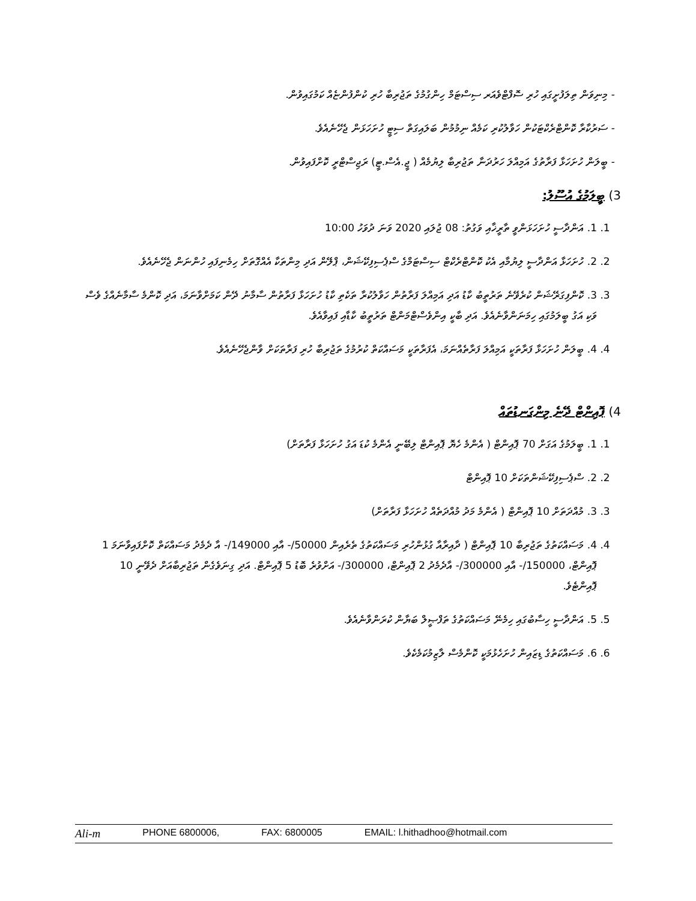- މިނިވަން ތިލަފުށީގައި ހުރި ސޮފްޓްވެއަރ ސިސްޓަމް ހިންގުމުގެ ތަޖުރިބާ ހުރި ކުންފުންޏެއް ކަމުގައިވުން.
- ސަރުކާރާ ކޮންޓްރެކްޓަކުން ހަވާލުކުރި ކަމެއް ނިމުމުން ބަލައިގަތް ސިޓީ ހުށަހަޅަން ޖެހޭނެއެވެ.
- ބީލަން ހުށަހަޅާ ފަރާތުގެ އަމިއްލަ ހަރުދަނާ ތަޖުރިބާ ލިޔުމެއް ( ޖީ.އެސް.ޓީ) ރަޖިސްޓްރީ ކޮށްފައިވުން.
3) ބީލަމުގެ އުސޫލު:
1. 1. އަންދާސީ ހުށަހަޅަންވީ ތާރީޚާއި ވަގުތު: 08 ޖުލައި 2020 ވަނަ ދުވަހު 10:00
2. 2. ހުށަހަޅާ އަންދާސީ ލިޔުމާއި އެކު ކޮންޓްރެކްޓް ސިސްޓަމްގެ ސްޕެސިފިކޭޝަން، ޕްލޭން އަދި މިންތަކާ އެއްގޮތަށް ހިމެނިފައި ހުންނަން ޖެހޭނެއެވެ.
3. 3. ކޮންފިގަރޭޝަން ކުރެވޭނެ ތަރުތީބު ކާޑު އަދި އަމިއްލަ ފަރާތުން ހަވާލުކުރާ ތަކެތި ކާޑު ހުށަހަޅާ ފަރާތުން ސާމާނު ދޭން ކަމަށްވާނަމަ، އަދި ކޮންމެ ސާމާނެއްގެ ވެސް ވަކި އަގު ބީލަމުގައި ހިމަނަންވާނެއެވެ. އަދި ބާކީ އިންވެސްޓްމަންޓް ތަރުތީބު ކާޑާއި ފައިވާއެވެ.
4. 4. ބީލަން ހުށަހަޅާ ފަރާތަކީ އަމިއްލަ ފަރާތެއްނަމަ، އެފަރާތަކީ މަސައްކަތް ކުރުމުގެ ތަޖުރިބާ ހުރި ފަރާތަކަށް ވާންޖެހޭނެއެވެ.
4) ޕޮއިންޓް ދޭނެ މިންގަނޑުތައް
1. 1. ބީލަމުގެ އަގަށް 70 ޕޮއިންޓް ( އެންމެ ހެޔޮ ޕޮއިންޓް ލިބޭނީ އެންމެ ކުޑަ އަގު ހުށަހަޅާ ފަރާތަށް)
2. 2. ސްޕެސިފިކޭޝަންތަކަށް 10 ޕޮއިންޓް
3. 3. މުއްދަތަށް 10 ޕޮއިންޓް ( އެންމެ މަދު މުއްދަތެއް ހުށަހަޅާ ފަރާތަށް)
4. 4. މަސައްކަތުގެ ތަޖުރިބާ 10 ޕޮއިންޓް ( ދާއިރާއާ ގުޅުންހުރި މަސައްކަތުގެ ތެރެއިން 50000/- އާއި 149000/- އާ ދެމެދު މަސައްކަތް ކޮށްފައިވާނަމަ 1 ޕޮއިންޓް، 150000/- އާއި 300000/- އާދެމެދު 2 ޕޮއިންޓް، 300000/- އަށްވުރެ ބޮޑު 5 ޕޮއިންޓް. އަދި ގިނަވެގެން ތަޖުރިބާއަށް ދެވޭނީ 10 ޕޮއިންޓެވެ.
5. 5. އަންދާސީ ހިސާބުގައި ހިމެނޭ މަސައްކަތުގެ ތަފްޞީލް ބަޔާން ކުރަންވާނެއެވެ.
6. 6. މަސައްކަތުގެ ޑިޒައިން ހުށަހެޅުމަކީ ކޮންމެސް ލާޒިމުކަމެކެވެ.
Ali-m PHONE 6800006, FAX: 6800005 EMAIL: l.hithadhoo@hotmail.com